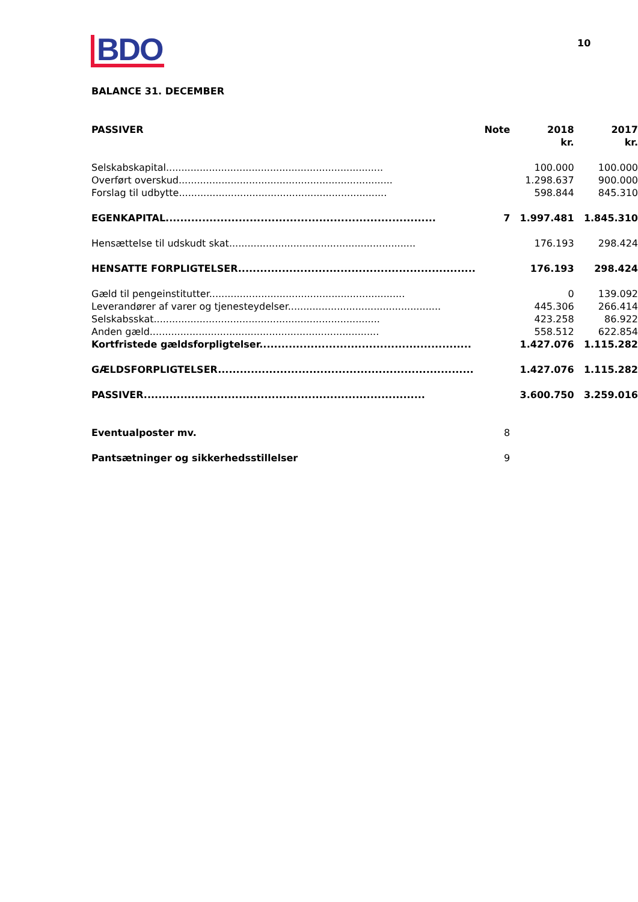BDO 10
BALANCE 31. DECEMBER
| PASSIVER | Note | 2018 kr. | 2017 kr. |
| --- | --- | --- | --- |
| Selskabskapital....................................................................... | | 100.000 | 100.000 |
| Overført overskud...................................................................... | | 1.298.637 | 900.000 |
| Forslag til udbytte.................................................................... | | 598.844 | 845.310 |
| EGENKAPITAL.......................................................................... | 7 | 1.997.481 | 1.845.310 |
| Hensættelse til udskudt skat............................................................. | | 176.193 | 298.424 |
| HENSATTE FORPLIGTELSER................................................................. | | 176.193 | 298.424 |
| Gæld til pengeinstitutter................................................................ | | 0 | 139.092 |
| Leverandører af varer og tjenesteydelser.................................................. | | 445.306 | 266.414 |
| Selskabsskat.......................................................................... | | 423.258 | 86.922 |
| Anden gæld........................................................................... | | 558.512 | 622.854 |
| Kortfristede gældsforpligtelser.......................................................... | | 1.427.076 | 1.115.282 |
| GÆLDSFORPLIGTELSER...................................................................... | | 1.427.076 | 1.115.282 |
| PASSIVER............................................................................. | | 3.600.750 | 3.259.016 |
| Eventualposter mv. | 8 | | |
| Pantsætninger og sikkerhedsstillelser | 9 | | |